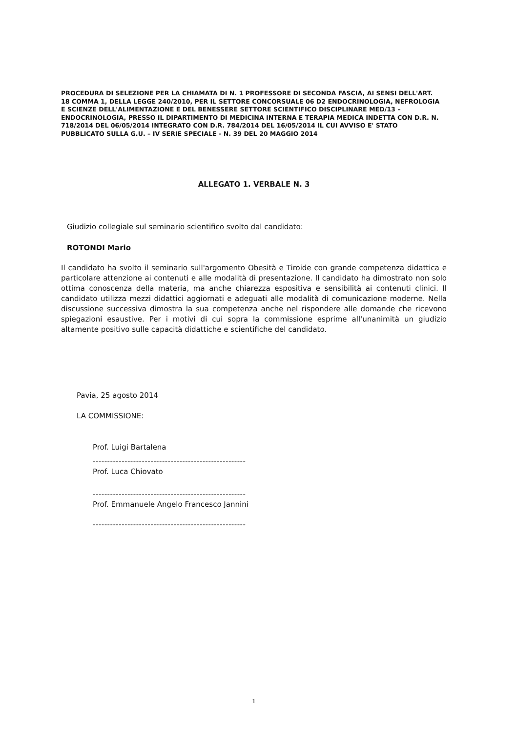PROCEDURA DI SELEZIONE PER LA CHIAMATA DI N. 1 PROFESSORE DI SECONDA FASCIA, AI SENSI DELL'ART. 18 COMMA 1, DELLA LEGGE 240/2010, PER IL SETTORE CONCORSUALE 06 D2 ENDOCRINOLOGIA, NEFROLOGIA E SCIENZE DELL'ALIMENTAZIONE E DEL BENESSERE SETTORE SCIENTIFICO DISCIPLINARE MED/13 – ENDOCRINOLOGIA, PRESSO IL DIPARTIMENTO DI MEDICINA INTERNA E TERAPIA MEDICA INDETTA CON D.R. N. 718/2014 DEL 06/05/2014 INTEGRATO CON D.R. 784/2014 DEL 16/05/2014 IL CUI AVVISO E' STATO PUBBLICATO SULLA G.U. – IV SERIE SPECIALE - N. 39 DEL 20 MAGGIO 2014
ALLEGATO 1. VERBALE N. 3
Giudizio collegiale sul seminario scientifico svolto dal candidato:
ROTONDI Mario
Il candidato ha svolto il seminario sull'argomento Obesità e Tiroide con grande competenza didattica e particolare attenzione ai contenuti e alle modalità di presentazione. Il candidato ha dimostrato non solo ottima conoscenza della materia, ma anche chiarezza espositiva e sensibilità ai contenuti clinici. Il candidato utilizza mezzi didattici aggiornati e adeguati alle modalità di comunicazione moderne. Nella discussione successiva dimostra la sua competenza anche nel rispondere alle domande che ricevono spiegazioni esaustive. Per i motivi di cui sopra la commissione esprime all'unanimità un giudizio altamente positivo sulle capacità didattiche e scientifiche del candidato.
Pavia, 25 agosto 2014
LA COMMISSIONE:
Prof. Luigi Bartalena
-----------------------------------------------------
Prof. Luca Chiovato
-----------------------------------------------------
Prof. Emmanuele Angelo Francesco Jannini
-----------------------------------------------------
1